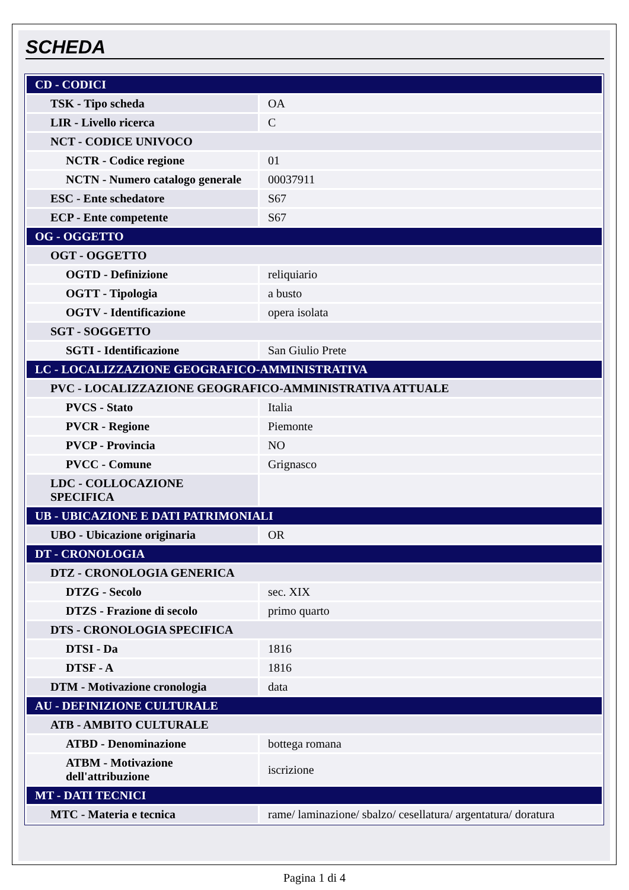SCHEDA
| CD - CODICI | |
| TSK - Tipo scheda | OA |
| LIR - Livello ricerca | C |
| NCT - CODICE UNIVOCO | |
| NCTR - Codice regione | 01 |
| NCTN - Numero catalogo generale | 00037911 |
| ESC - Ente schedatore | S67 |
| ECP - Ente competente | S67 |
| OG - OGGETTO | |
| OGT - OGGETTO | |
| OGTD - Definizione | reliquiario |
| OGTT - Tipologia | a busto |
| OGTV - Identificazione | opera isolata |
| SGT - SOGGETTO | |
| SGTI - Identificazione | San Giulio Prete |
| LC - LOCALIZZAZIONE GEOGRAFICO-AMMINISTRATIVA | |
| PVC - LOCALIZZAZIONE GEOGRAFICO-AMMINISTRATIVA ATTUALE | |
| PVCS - Stato | Italia |
| PVCR - Regione | Piemonte |
| PVCP - Provincia | NO |
| PVCC - Comune | Grignasco |
| LDC - COLLOCAZIONE SPECIFICA | |
| UB - UBICAZIONE E DATI PATRIMONIALI | |
| UBO - Ubicazione originaria | OR |
| DT - CRONOLOGIA | |
| DTZ - CRONOLOGIA GENERICA | |
| DTZG - Secolo | sec. XIX |
| DTZS - Frazione di secolo | primo quarto |
| DTS - CRONOLOGIA SPECIFICA | |
| DTSI - Da | 1816 |
| DTSF - A | 1816 |
| DTM - Motivazione cronologia | data |
| AU - DEFINIZIONE CULTURALE | |
| ATB - AMBITO CULTURALE | |
| ATBD - Denominazione | bottega romana |
| ATBM - Motivazione dell'attribuzione | iscrizione |
| MT - DATI TECNICI | |
| MTC - Materia e tecnica | rame/ laminazione/ sbalzo/ cesellatura/ argentatura/ doratura |
Pagina 1 di 4